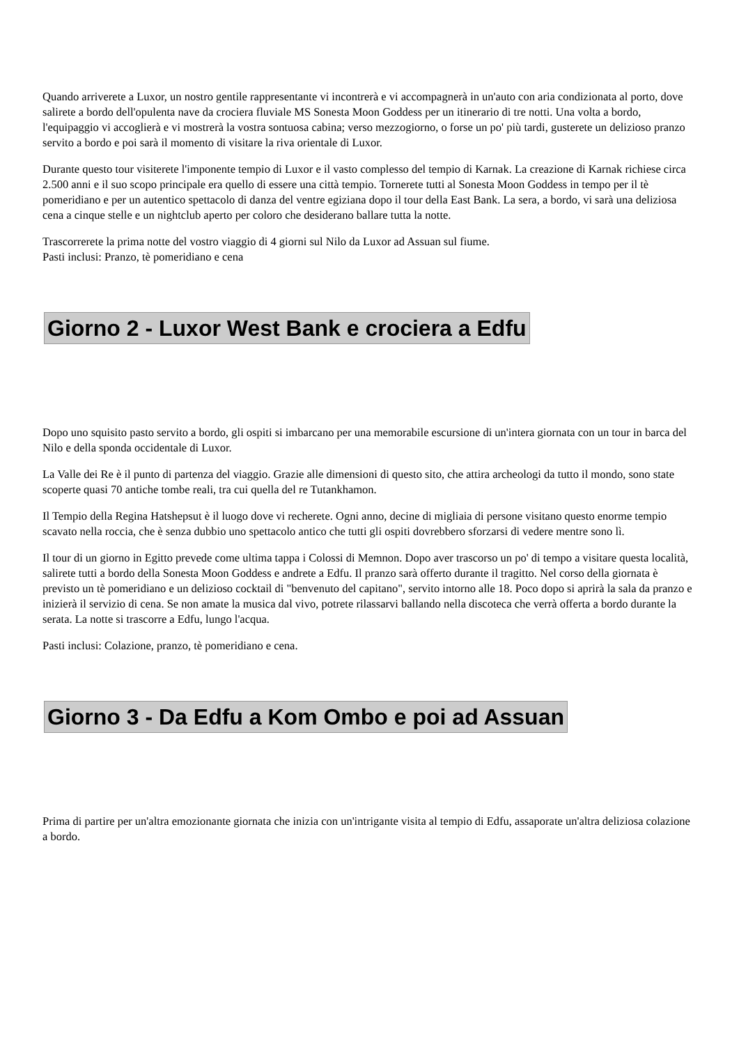Quando arriverete a Luxor, un nostro gentile rappresentante vi incontrerà e vi accompagnerà in un'auto con aria condizionata al porto, dove salirete a bordo dell'opulenta nave da crociera fluviale MS Sonesta Moon Goddess per un itinerario di tre notti. Una volta a bordo, l'equipaggio vi accoglierà e vi mostrerà la vostra sontuosa cabina; verso mezzogiorno, o forse un po' più tardi, gusterete un delizioso pranzo servito a bordo e poi sarà il momento di visitare la riva orientale di Luxor.
Durante questo tour visiterete l'imponente tempio di Luxor e il vasto complesso del tempio di Karnak. La creazione di Karnak richiese circa 2.500 anni e il suo scopo principale era quello di essere una città tempio. Tornerete tutti al Sonesta Moon Goddess in tempo per il tè pomeridiano e per un autentico spettacolo di danza del ventre egiziana dopo il tour della East Bank. La sera, a bordo, vi sarà una deliziosa cena a cinque stelle e un nightclub aperto per coloro che desiderano ballare tutta la notte.
Trascorrerete la prima notte del vostro viaggio di 4 giorni sul Nilo da Luxor ad Assuan sul fiume.
Pasti inclusi: Pranzo, tè pomeridiano e cena
Giorno 2 - Luxor West Bank e crociera a Edfu
Dopo uno squisito pasto servito a bordo, gli ospiti si imbarcano per una memorabile escursione di un'intera giornata con un tour in barca del Nilo e della sponda occidentale di Luxor.
La Valle dei Re è il punto di partenza del viaggio. Grazie alle dimensioni di questo sito, che attira archeologi da tutto il mondo, sono state scoperte quasi 70 antiche tombe reali, tra cui quella del re Tutankhamon.
Il Tempio della Regina Hatshepsut è il luogo dove vi recherete. Ogni anno, decine di migliaia di persone visitano questo enorme tempio scavato nella roccia, che è senza dubbio uno spettacolo antico che tutti gli ospiti dovrebbero sforzarsi di vedere mentre sono lì.
Il tour di un giorno in Egitto prevede come ultima tappa i Colossi di Memnon. Dopo aver trascorso un po' di tempo a visitare questa località, salirete tutti a bordo della Sonesta Moon Goddess e andrete a Edfu. Il pranzo sarà offerto durante il tragitto. Nel corso della giornata è previsto un tè pomeridiano e un delizioso cocktail di "benvenuto del capitano", servito intorno alle 18. Poco dopo si aprirà la sala da pranzo e inizierà il servizio di cena. Se non amate la musica dal vivo, potrete rilassarvi ballando nella discoteca che verrà offerta a bordo durante la serata. La notte si trascorre a Edfu, lungo l'acqua.
Pasti inclusi: Colazione, pranzo, tè pomeridiano e cena.
Giorno 3 - Da Edfu a Kom Ombo e poi ad Assuan
Prima di partire per un'altra emozionante giornata che inizia con un'intrigante visita al tempio di Edfu, assaporate un'altra deliziosa colazione a bordo.